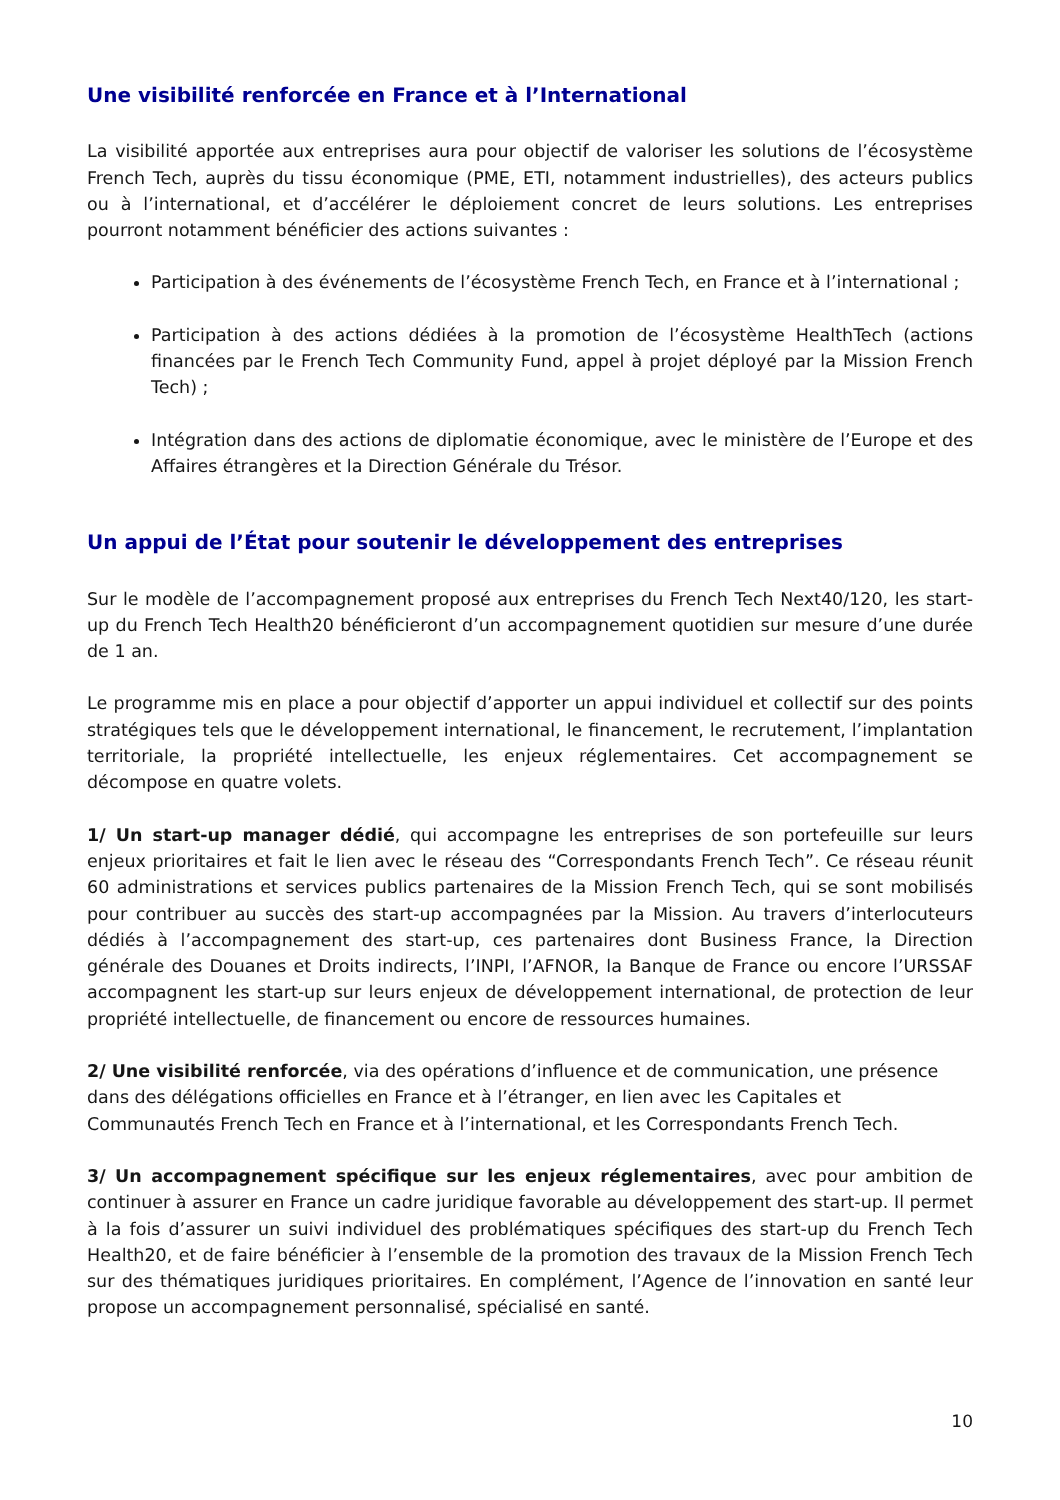Une visibilité renforcée en France et à l’International
La visibilité apportée aux entreprises aura pour objectif de valoriser les solutions de l’écosystème French Tech, auprès du tissu économique (PME, ETI, notamment industrielles), des acteurs publics ou à l’international, et d’accélérer le déploiement concret de leurs solutions. Les entreprises pourront notamment bénéficier des actions suivantes :
Participation à des événements de l’écosystème French Tech, en France et à l’international ;
Participation à des actions dédiées à la promotion de l’écosystème HealthTech (actions financées par le French Tech Community Fund, appel à projet déployé par la Mission French Tech) ;
Intégration dans des actions de diplomatie économique, avec le ministère de l’Europe et des Affaires étrangères et la Direction Générale du Trésor.
Un appui de l’État pour soutenir le développement des entreprises
Sur le modèle de l’accompagnement proposé aux entreprises du French Tech Next40/120, les start-up du French Tech Health20 bénéficieront d’un accompagnement quotidien sur mesure d’une durée de 1 an.
Le programme mis en place a pour objectif d’apporter un appui individuel et collectif sur des points stratégiques tels que le développement international, le financement, le recrutement, l’implantation territoriale, la propriété intellectuelle, les enjeux réglementaires. Cet accompagnement se décompose en quatre volets.
1/ Un start-up manager dédié, qui accompagne les entreprises de son portefeuille sur leurs enjeux prioritaires et fait le lien avec le réseau des “Correspondants French Tech”. Ce réseau réunit 60 administrations et services publics partenaires de la Mission French Tech, qui se sont mobilisés pour contribuer au succès des start-up accompagnées par la Mission. Au travers d’interlocuteurs dédiés à l’accompagnement des start-up, ces partenaires dont Business France, la Direction générale des Douanes et Droits indirects, l’INPI, l’AFNOR, la Banque de France ou encore l’URSSAF accompagnent les start-up sur leurs enjeux de développement international, de protection de leur propriété intellectuelle, de financement ou encore de ressources humaines.
2/ Une visibilité renforcée, via des opérations d’influence et de communication, une présence dans des délégations officielles en France et à l’étranger, en lien avec les Capitales et Communautés French Tech en France et à l’international, et les Correspondants French Tech.
3/ Un accompagnement spécifique sur les enjeux réglementaires, avec pour ambition de continuer à assurer en France un cadre juridique favorable au développement des start-up. Il permet à la fois d’assurer un suivi individuel des problématiques spécifiques des start-up du French Tech Health20, et de faire bénéficier à l’ensemble de la promotion des travaux de la Mission French Tech sur des thématiques juridiques prioritaires. En complément, l’Agence de l’innovation en santé leur propose un accompagnement personnalisé, spécialisé en santé.
10